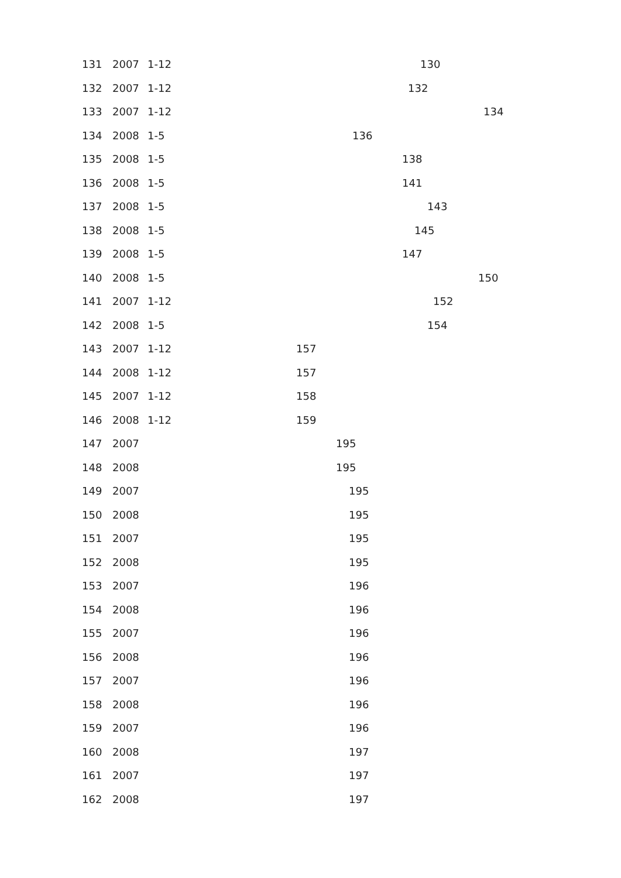131 2007 1-12 130
132 2007 1-12 132
133 2007 1-12 134
134 2008 1-5 136
135 2008 1-5 138
136 2008 1-5 141
137 2008 1-5 143
138 2008 1-5 145
139 2008 1-5 147
140 2008 1-5 150
141 2007 1-12 152
142 2008 1-5 154
143 2007 1-12 157
144 2008 1-12 157
145 2007 1-12 158
146 2008 1-12 159
147 2007 195
148 2008 195
149 2007 195
150 2008 195
151 2007 195
152 2008 195
153 2007 196
154 2008 196
155 2007 196
156 2008 196
157 2007 196
158 2008 196
159 2007 196
160 2008 197
161 2007 197
162 2008 197